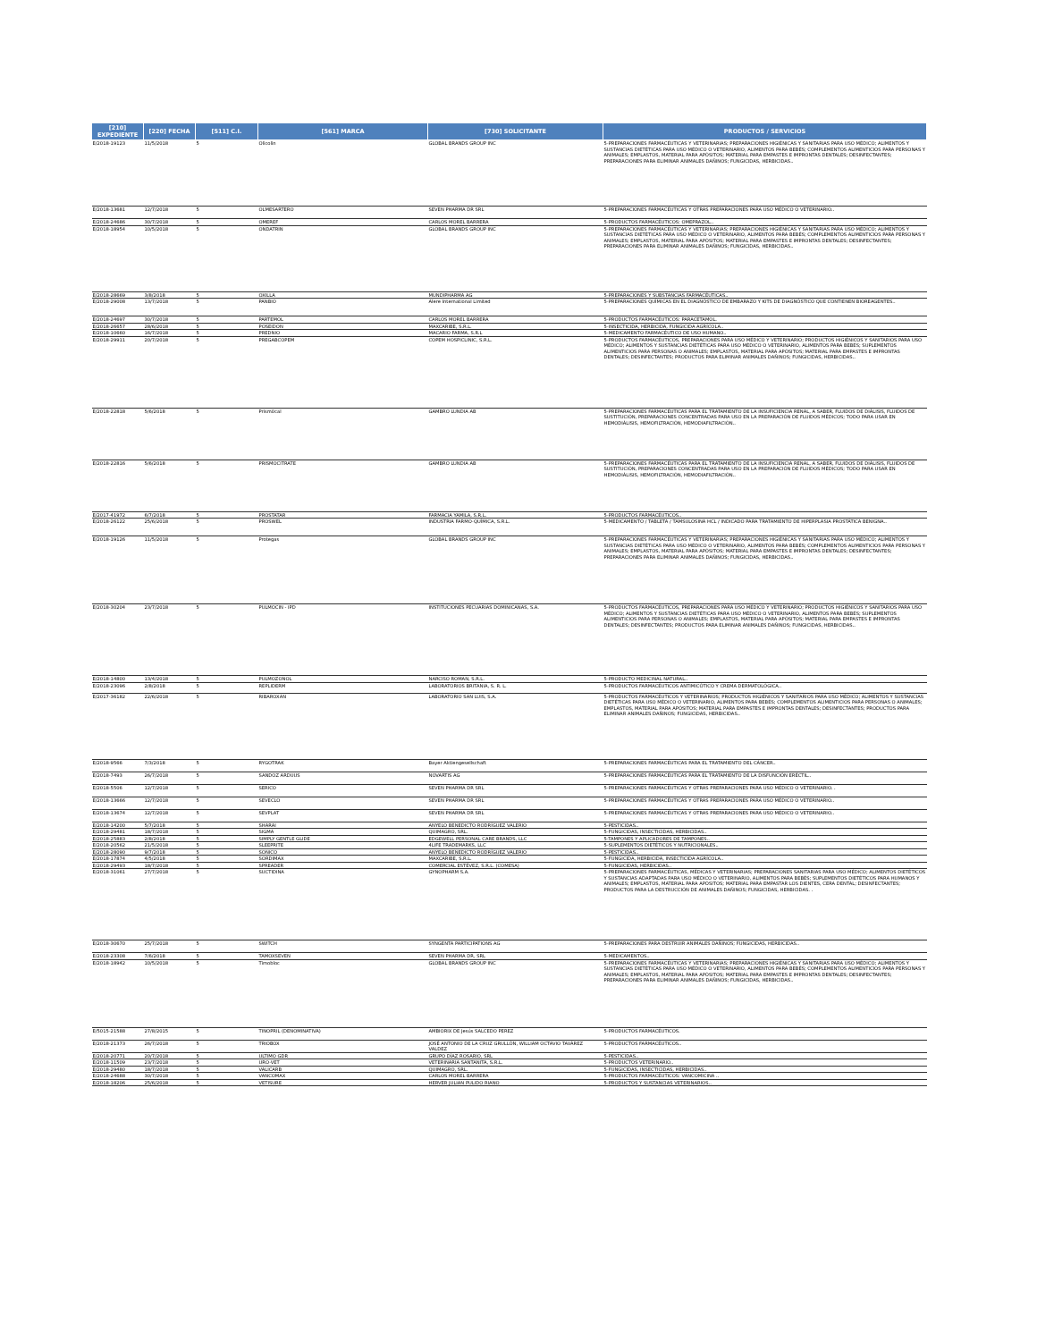| [210] EXPEDIENTE | [220] FECHA | [511] C.I. | [561] MARCA | [730] SOLICITANTE | PRODUCTOS / SERVICIOS |
| --- | --- | --- | --- | --- | --- |
| E/2018-19123 | 11/5/2018 | 5 | Olicolin | GLOBAL BRANDS GROUP INC | 5-PREPARACIONES FARMACÉUTICAS Y VETERINARIAS; PREPARACIONES HIGIÉNICAS Y SANITARIAS PARA USO MÉDICO; ALIMENTOS Y SUSTANCIAS DIETÉTICAS PARA USO MÉDICO O VETERINARIO, ALIMENTOS PARA BEBÉS; COMPLEMENTOS ALIMENTICIOS PARA PERSONAS Y ANIMALES; EMPLASTOS, MATERIAL PARA APÓSITOS; MATERIAL PARA EMPASTES E IMPRONTAS DENTALES; DESINFECTANTES; PREPARACIONES PARA ELIMINAR ANIMALES DAÑINOS; FUNGICIDAS, HERBICIDAS.. |
| E/2018-13681 | 12/7/2018 | 5 | OLMESARTERO | SEVEN PHARMA DR SRL | 5-PREPARACIONES FARMACÉUTICAS Y OTRAS PREPARACIONES PARA USO MÉDICO O VETERINARIO.. |
| E/2018-24686 | 30/7/2018 | 5 | OMEREF | CARLOS MOREL BARRERA | 5-PRODUCTOS FARMACÉUTICOS: OMEPRAZOL.. |
| E/2018-18954 | 10/5/2018 | 5 | ONDATRIN | GLOBAL BRANDS GROUP INC | 5-PREPARACIONES FARMACÉUTICAS Y VETERINARIAS; PREPARACIONES HIGIÉNICAS Y SANITARIAS PARA USO MÉDICO; ALIMENTOS Y SUSTANCIAS DIETÉTICAS PARA USO MÉDICO O VETERINARIO, ALIMENTOS PARA BEBÉS; COMPLEMENTOS ALIMENTICIOS PARA PERSONAS Y ANIMALES; EMPLASTOS, MATERIAL PARA APÓSITOS; MATERIAL PARA EMPASTES E IMPRONTAS DENTALES; DESINFECTANTES; PREPARACIONES PARA ELIMINAR ANIMALES DAÑINOS; FUNGICIDAS, HERBICIDAS.. |
| E/2018-28669 | 3/8/2018 | 5 | OXILLA | MUNDIPHARMA AG | 5-PREPARACIONES Y SUBSTANCIAS FARMACÉUTICAS.. |
| E/2018-29008 | 13/7/2018 | 5 | PANBIO | Alere International Limited | 5-PREPARACIONES QUÍMICAS EN EL DIAGNÓSTICO DE EMBARAZO Y KITS DE DIAGNÓSTICO QUE CONTIENEN BIOREAGENTES.. |
| E/2018-24697 | 30/7/2018 | 5 | PARTEMOL | CARLOS MOREL BARRERA | 5-PRODUCTOS FARMACÉUTICOS: PARACETAMOL. |
| E/2018-26657 | 28/6/2018 | 5 | POSEIDON | MAXCARIBE, S.R.L. | 5-INSECTICIDA, HERBICIDA, FUNGICIDA AGRÍCOLA.. |
| E/2018-10660 | 16/7/2018 | 5 | PREDNIO | MACARIO FARMA, S.R.L | 5-MEDICAMENTO FARMACÉUTICO DE USO HUMANO.. |
| E/2018-29911 | 20/7/2018 | 5 | PREGABCOPEM | COPEM HOSPICLINIC, S.R.L. | 5-PRODUCTOS FARMACÉUTICOS, PREPARACIONES PARA USO MÉDICO Y VETERINARIO; PRODUCTOS HIGIÉNICOS Y SANITARIOS PARA USO MÉDICO; ALIMENTOS Y SUSTANCIAS DIETÉTICAS PARA USO MÉDICO O VETERINARIO, ALIMENTOS PARA BEBÉS; SUPLEMENTOS ALIMENTICIOS PARA PERSONAS O ANIMALES; EMPLASTOS, MATERIAL PARA APÓSITOS; MATERIAL PARA EMPASTES E IMPRONTAS DENTALES; DESINFECTANTES; PRODUCTOS PARA ELIMINAR ANIMALES DAÑINOS; FUNGICIDAS, HERBICIDAS.. |
| E/2018-22818 | 5/6/2018 | 5 | Prism0cal | GAMBRO LUNDIA AB | 5-PREPARACIONES FARMACÉUTICAS PARA EL TRATAMIENTO DE LA INSUFICIENCIA RENAL, A SABER, FLUIDOS DE DIÁLISIS, FLUIDOS DE SUSTITUCIÓN, PREPARACIONES CONCENTRADAS PARA USO EN LA PREPARACIÓN DE FLUIDOS MÉDICOS; TODO PARA USAR EN HEMODIÁLISIS, HEMOFILTRACIÓN, HEMODIAFILTRACIÓN.. |
| E/2018-22816 | 5/6/2018 | 5 | PRISMOCITRATE | GAMBRO LUNDIA AB | 5-PREPARACIONES FARMACÉUTICAS PARA EL TRATAMIENTO DE LA INSUFICIENCIA RENAL, A SABER, FLUIDOS DE DIÁLISIS, FLUIDOS DE SUSTITUCIÓN, PREPARACIONES CONCENTRADAS PARA USO EN LA PREPARACIÓN DE FLUIDOS MÉDICOS; TODO PARA USAR EN HEMODIÁLISIS, HEMOFILTRACIÓN, HEMODIAFILTRACIÓN.. |
| E/2017-41972 | 6/7/2018 | 5 | PROSTATAR | FARMACIA YAMILA, S.R.L. | 5-PRODUCTOS FARMACÉUTICOS.. |
| E/2018-26122 | 25/6/2018 | 5 | PROSWEL | INDUSTRIA FARMO-QUÍMICA, S.R.L. | 5-MEDICAMENTO / TABLETA / TAMSULOSINA HCL / INDICADO PARA TRATAMIENTO DE HIPERPLASIA PROSTÁTICA BENIGNA.. |
| E/2018-19126 | 11/5/2018 | 5 | Protegas | GLOBAL BRANDS GROUP INC | 5-PREPARACIONES FARMACÉUTICAS Y VETERINARIAS; PREPARACIONES HIGIÉNICAS Y SANITARIAS PARA USO MÉDICO; ALIMENTOS Y SUSTANCIAS DIETÉTICAS PARA USO MÉDICO O VETERINARIO, ALIMENTOS PARA BEBÉS; COMPLEMENTOS ALIMENTICIOS PARA PERSONAS Y ANIMALES; EMPLASTOS, MATERIAL PARA APÓSITOS; MATERIAL PARA EMPASTES E IMPRONTAS DENTALES; DESINFECTANTES; PREPARACIONES PARA ELIMINAR ANIMALES DAÑINOS; FUNGICIDAS, HERBICIDAS.. |
| E/2018-30204 | 23/7/2018 | 5 | PULMOCIN - IPD | INSTITUCIONES PECUARIAS DOMINICANAS, S.A. | 5-PRODUCTOS FARMACÉUTICOS, PREPARACIONES PARA USO MÉDICO Y VETERINARIO; PRODUCTOS HIGIÉNICOS Y SANITARIOS PARA USO MÉDICO; ALIMENTOS Y SUSTANCIAS DIETÉTICAS PARA USO MÉDICO O VETERINARIO, ALIMENTOS PARA BEBÉS; SUPLEMENTOS ALIMENTICIOS PARA PERSONAS O ANIMALES; EMPLASTOS, MATERIAL PARA APÓSITOS; MATERIAL PARA EMPASTES E IMPRONTAS DENTALES; DESINFECTANTES; PRODUCTOS PARA ELIMINAR ANIMALES DAÑINOS; FUNGICIDAS, HERBICIDAS.. |
| E/2018-14800 | 13/4/2018 | 5 | PULMOZONOL | NARCISO ROMAN, S.R.L. | 5-PRODUCTO MEDICINAL NATURAL.. |
| E/2018-23096 | 2/8/2018 | 5 | REPLIDERM | LABORATORIOS BRITANIA, S. R. L. | 5-PRODUCTOS FARMACÉUTICOS ANTIMICÓTICO Y CREMA DERMATOLÓGICA.. |
| E/2017-36182 | 22/6/2018 | 5 | RIBAROXAN | LABORATORIO SAN LUIS, S.A. | 5-PRODUCTOS FARMACÉUTICOS Y VETERINARIOS; PRODUCTOS HIGIÉNICOS Y SANITARIOS PARA USO MÉDICO; ALIMENTOS Y SUSTANCIAS DIETÉTICAS PARA USO MÉDICO O VETERINARIO, ALIMENTOS PARA BEBÉS; COMPLEMENTOS ALIMENTICIOS PARA PERSONAS O ANIMALES; EMPLASTOS, MATERIAL PARA APÓSITOS; MATERIAL PARA EMPASTES E IMPRONTAS DENTALES; DESINFECTANTES; PRODUCTOS PARA ELIMINAR ANIMALES DAÑINOS; FUNGICIDAS, HERBICIDAS.. |
| E/2018-9566 | 7/3/2018 | 5 | RYGOTRAK | Bayer Aktiengesellschaft | 5-PREPARACIONES FARMACÉUTICAS PARA EL TRATAMIENTO DEL CÁNCER.. |
| E/2018-7493 | 26/7/2018 | 5 | SANDOZ ARDUUS | NOVARTIS AG | 5-PREPARACIONES FARMACÉUTICAS PARA EL TRATAMIENTO DE LA DISFUNCIÓN ERÉCTIL.. |
| E/2018-5506 | 12/7/2018 | 5 | SERICO | SEVEN PHARMA DR SRL | 5-PREPARACIONES FARMACÉUTICAS Y OTRAS PREPARACIONES PARA USO MÉDICO O VETERINARIO. . |
| E/2018-13666 | 12/7/2018 | 5 | SEVECLO | SEVEN PHARMA DR SRL | 5-PREPARACIONES FARMACÉUTICAS Y OTRAS PREPARACIONES PARA USO MÉDICO O VETERINARIO.. |
| E/2018-13674 | 12/7/2018 | 5 | SEVPLAT | SEVEN PHARMA DR SRL | 5-PREPARACIONES FARMACÉUTICAS Y OTRAS PREPARACIONES PARA USO MÉDICO O VETERINARIO.. |
| E/2018-14200 | 5/7/2018 | 5 | SHARAI | ANYELO BENEDICTO RODRÍGUEZ VALERIO | 5-PESTICIDAS.. |
| E/2018-29481 | 18/7/2018 | 5 | SIGMA | QUIMAGRO, SRL. | 5-FUNGICIDAS, INSECTICIDAS, HERBICIDAS.. |
| E/2018-25883 | 2/8/2018 | 5 | SIMPLY GENTLE GLIDE | EDGEWELL PERSONAL CARE BRANDS, LLC | 5-TAMPONES Y APLICADORES DE TAMPONES.. |
| E/2018-20562 | 21/5/2018 | 5 | SLEEPRITE | 4LIFE TRADEMARKS, LLC | 5-SUPLEMENTOS DIETÉTICOS Y NUTRICIONALES.. |
| E/2018-28090 | 9/7/2018 | 5 | SONICO | ANYELO BENEDICTO RODRÍGUEZ VALERIO | 5-PESTICIDAS.. |
| E/2018-17874 | 4/5/2018 | 5 | SORDIMAX | MAXCARIBE, S.R.L. | 5-FUNGICIDA, HERBICIDA, INSECTICIDA AGRÍCOLA.. |
| E/2018-29493 | 18/7/2018 | 5 | SPREADER | COMERCIAL ESTÉVEZ, S.R.L. (COMESA) | 5-FUNGICIDAS, HERBICIDAS.. |
| E/2018-31061 | 27/7/2018 | 5 | SUCTIDINA | GYNOPHARM S.A. | 5-PREPARACIONES FARMACÉUTICAS, MÉDICAS Y VETERINARIAS; PREPARACIONES SANITARIAS PARA USO MÉDICO; ALIMENTOS DIETÉTICOS Y SUSTANCIAS ADAPTADAS PARA USO MÉDICO O VETERINARIO, ALIMENTOS PARA BEBÉS; SUPLEMENTOS DIETÉTICOS PARA HUMANOS Y ANIMALES; EMPLASTOS, MATERIAL PARA APÓSITOS; MATERIAL PARA EMPASTAR LOS DIENTES, CERA DENTAL; DESINFECTANTES; PRODUCTOS PARA LA DESTRUCCIÓN DE ANIMALES DAÑINOS; FUNGICIDAS, HERBICIDAS. . |
| E/2018-30670 | 25/7/2018 | 5 | SWITCH | SYNGENTA PARTICIPATIONS AG | 5-PREPARACIONES PARA DESTRUIR ANIMALES DAÑINOS; FUNGICIDAS, HERBICIDAS.. |
| E/2018-23308 | 7/6/2018 | 5 | TAMOXSEVEN | SEVEN PHARMA DR, SRL | 5-MEDICAMENTOS.. |
| E/2018-18942 | 10/5/2018 | 5 | Timobloc | GLOBAL BRANDS GROUP INC | 5-PREPARACIONES FARMACÉUTICAS Y VETERINARIAS; PREPARACIONES HIGIÉNICAS Y SANITARIAS PARA USO MÉDICO; ALIMENTOS Y SUSTANCIAS DIETÉTICAS PARA USO MÉDICO O VETERINARIO, ALIMENTOS PARA BEBÉS; COMPLEMENTOS ALIMENTICIOS PARA PERSONAS Y ANIMALES; EMPLASTOS, MATERIAL PARA APÓSITOS; MATERIAL PARA EMPASTES E IMPRONTAS DENTALES; DESINFECTANTES; PREPARACIONES PARA ELIMINAR ANIMALES DAÑINOS; FUNGICIDAS, HERBICIDAS.. |
| E/5015-21588 | 27/8/2015 | 5 | TINOPRIL (DENOMINATIVA) | AMBIORIX DE Jesús SALCEDO PEREZ | 5-PRODUCTOS FARMACÉUTICOS. |
| E/2018-21373 | 26/7/2018 | 5 | TRIOBOX | JOSÉ ANTONIO DE LA CRUZ GRULLÓN, WILLIAM OCTAVIO TAVÁREZ VALDEZ | 5-PRODUCTOS FARMACÉUTICOS.. |
| E/2018-20771 | 20/7/2018 | 5 | ULTIMO GDR | GRUPO DÍAZ ROSARIO, SRL | 5-PESTICIDAS.. |
| E/2018-11509 | 23/7/2018 | 5 | URO-VET | VETERINARIA SANTANITA, S.R.L. | 5-PRODUCTOS VETERINARIO.. |
| E/2018-29480 | 18/7/2018 | 5 | VALICARB | QUIMAGRO, SRL. | 5-FUNGICIDAS, INSECTICIDAS, HERBICIDAS.. |
| E/2018-24688 | 30/7/2018 | 5 | VANCOMAX | CARLOS MOREL BARRERA | 5-PRODUCTOS FARMACÉUTICOS: VANCOMICINA .. |
| E/2018-18206 | 25/6/2018 | 5 | VETISURE | HERVER JULIAN PULIDO RIANO | 5-PRODUCTOS Y SUSTANCIAS VETERINARIOS.. |